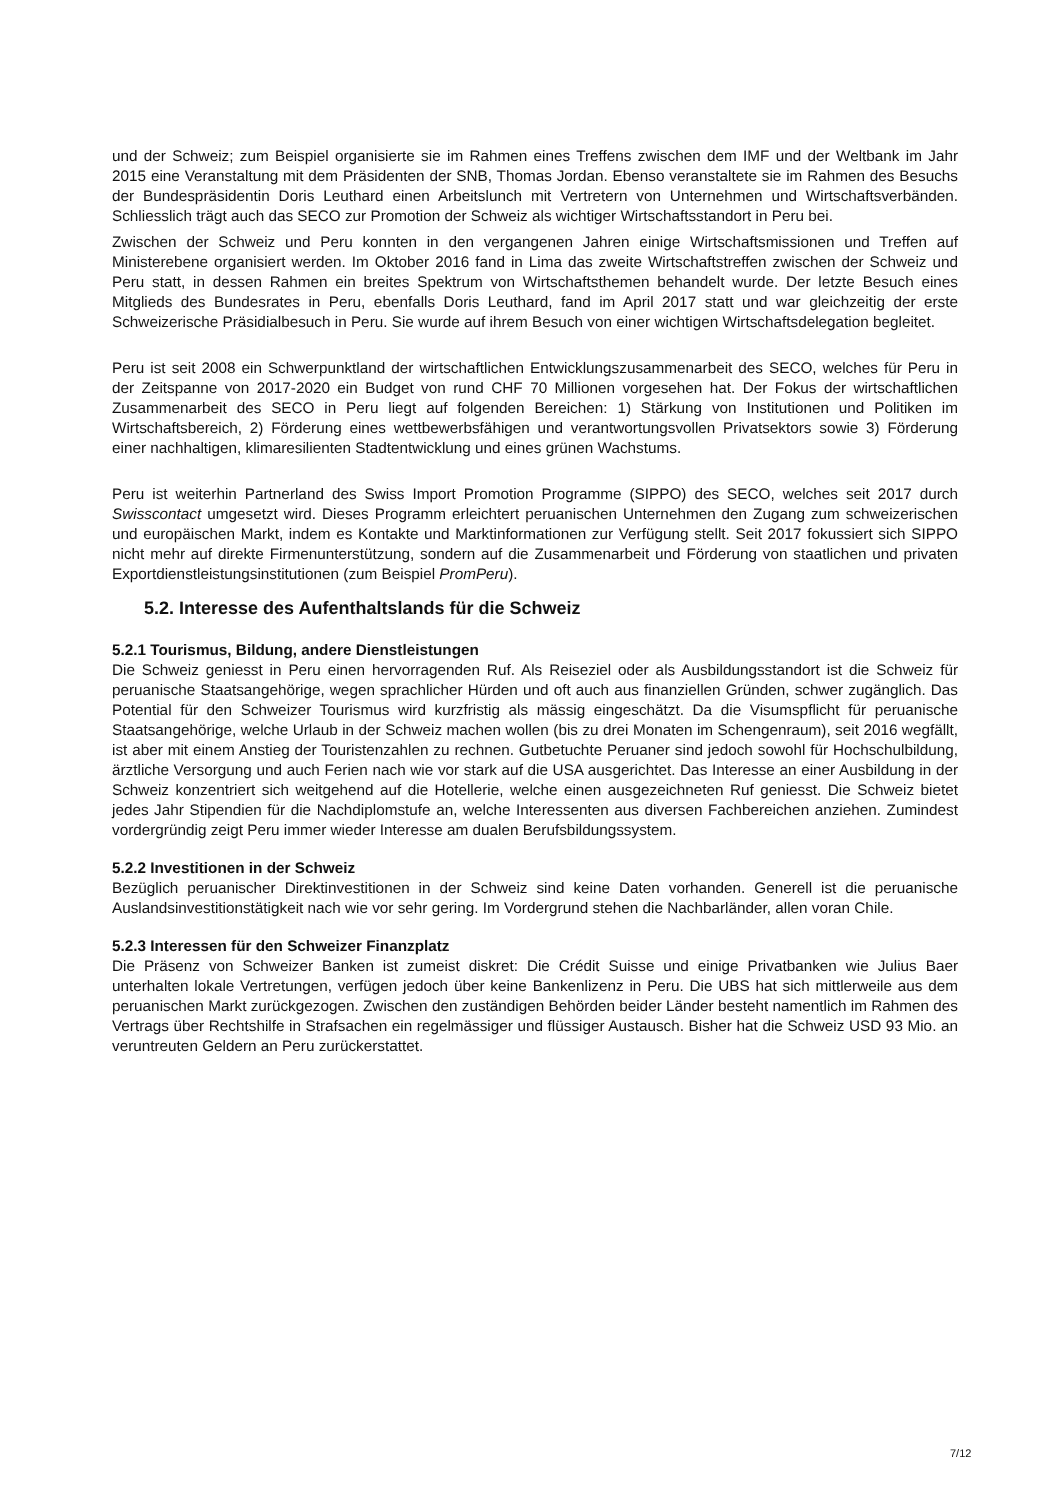und der Schweiz; zum Beispiel organisierte sie im Rahmen eines Treffens zwischen dem IMF und der Weltbank im Jahr 2015 eine Veranstaltung mit dem Präsidenten der SNB, Thomas Jordan. Ebenso veranstaltete sie im Rahmen des Besuchs der Bundespräsidentin Doris Leuthard einen Arbeitslunch mit Vertretern von Unternehmen und Wirtschaftsverbänden. Schliesslich trägt auch das SECO zur Promotion der Schweiz als wichtiger Wirtschaftsstandort in Peru bei.
Zwischen der Schweiz und Peru konnten in den vergangenen Jahren einige Wirtschaftsmissionen und Treffen auf Ministerebene organisiert werden. Im Oktober 2016 fand in Lima das zweite Wirtschaftstreffen zwischen der Schweiz und Peru statt, in dessen Rahmen ein breites Spektrum von Wirtschaftsthemen behandelt wurde. Der letzte Besuch eines Mitglieds des Bundesrates in Peru, ebenfalls Doris Leuthard, fand im April 2017 statt und war gleichzeitig der erste Schweizerische Präsidialbesuch in Peru. Sie wurde auf ihrem Besuch von einer wichtigen Wirtschaftsdelegation begleitet.
Peru ist seit 2008 ein Schwerpunktland der wirtschaftlichen Entwicklungszusammenarbeit des SECO, welches für Peru in der Zeitspanne von 2017-2020 ein Budget von rund CHF 70 Millionen vorgesehen hat. Der Fokus der wirtschaftlichen Zusammenarbeit des SECO in Peru liegt auf folgenden Bereichen: 1) Stärkung von Institutionen und Politiken im Wirtschaftsbereich, 2) Förderung eines wettbewerbsfähigen und verantwortungsvollen Privatsektors sowie 3) Förderung einer nachhaltigen, klimaresilienten Stadtentwicklung und eines grünen Wachstums.
Peru ist weiterhin Partnerland des Swiss Import Promotion Programme (SIPPO) des SECO, welches seit 2017 durch Swisscontact umgesetzt wird. Dieses Programm erleichtert peruanischen Unternehmen den Zugang zum schweizerischen und europäischen Markt, indem es Kontakte und Marktinformationen zur Verfügung stellt. Seit 2017 fokussiert sich SIPPO nicht mehr auf direkte Firmenunterstützung, sondern auf die Zusammenarbeit und Förderung von staatlichen und privaten Exportdienstleistungsinstitutionen (zum Beispiel PromPeru).
5.2. Interesse des Aufenthaltslands für die Schweiz
5.2.1 Tourismus, Bildung, andere Dienstleistungen
Die Schweiz geniesst in Peru einen hervorragenden Ruf. Als Reiseziel oder als Ausbildungsstandort ist die Schweiz für peruanische Staatsangehörige, wegen sprachlicher Hürden und oft auch aus finanziellen Gründen, schwer zugänglich. Das Potential für den Schweizer Tourismus wird kurzfristig als mässig eingeschätzt. Da die Visumspflicht für peruanische Staatsangehörige, welche Urlaub in der Schweiz machen wollen (bis zu drei Monaten im Schengenraum), seit 2016 wegfällt, ist aber mit einem Anstieg der Touristenzahlen zu rechnen. Gutbetuchte Peruaner sind jedoch sowohl für Hochschulbildung, ärztliche Versorgung und auch Ferien nach wie vor stark auf die USA ausgerichtet. Das Interesse an einer Ausbildung in der Schweiz konzentriert sich weitgehend auf die Hotellerie, welche einen ausgezeichneten Ruf geniesst. Die Schweiz bietet jedes Jahr Stipendien für die Nachdiplomstufe an, welche Interessenten aus diversen Fachbereichen anziehen. Zumindest vordergründig zeigt Peru immer wieder Interesse am dualen Berufsbildungssystem.
5.2.2 Investitionen in der Schweiz
Bezüglich peruanischer Direktinvestitionen in der Schweiz sind keine Daten vorhanden. Generell ist die peruanische Auslandsinvestitionstätigkeit nach wie vor sehr gering. Im Vordergrund stehen die Nachbarländer, allen voran Chile.
5.2.3 Interessen für den Schweizer Finanzplatz
Die Präsenz von Schweizer Banken ist zumeist diskret: Die Crédit Suisse und einige Privatbanken wie Julius Baer unterhalten lokale Vertretungen, verfügen jedoch über keine Bankenlizenz in Peru. Die UBS hat sich mittlerweile aus dem peruanischen Markt zurückgezogen. Zwischen den zuständigen Behörden beider Länder besteht namentlich im Rahmen des Vertrags über Rechtshilfe in Strafsachen ein regelmässiger und flüssiger Austausch. Bisher hat die Schweiz USD 93 Mio. an veruntreuten Geldern an Peru zurückerstattet.
7/12